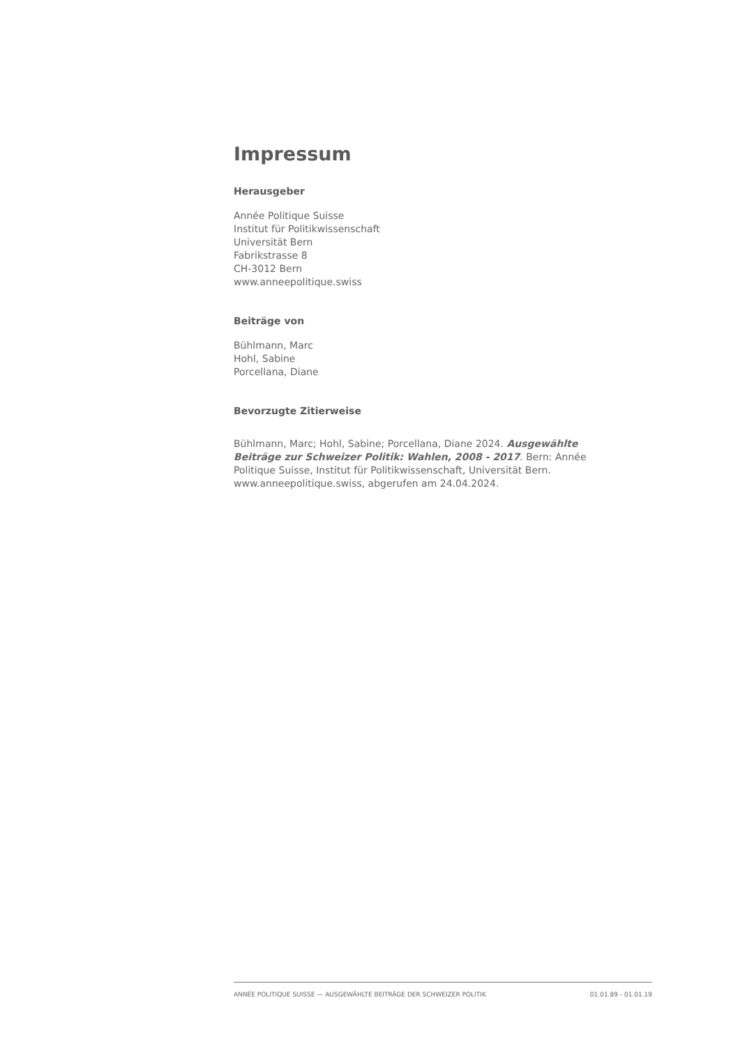Impressum
Herausgeber
Année Politique Suisse
Institut für Politikwissenschaft
Universität Bern
Fabrikstrasse 8
CH-3012 Bern
www.anneepolitique.swiss
Beiträge von
Bühlmann, Marc
Hohl, Sabine
Porcellana, Diane
Bevorzugte Zitierweise
Bühlmann, Marc; Hohl, Sabine; Porcellana, Diane 2024. Ausgewählte Beiträge zur Schweizer Politik: Wahlen, 2008 - 2017. Bern: Année Politique Suisse, Institut für Politikwissenschaft, Universität Bern. www.anneepolitique.swiss, abgerufen am 24.04.2024.
ANNÉE POLITIQUE SUISSE — AUSGEWÄHLTE BEITRÄGE DER SCHWEIZER POLITIK 01.01.89 - 01.01.19